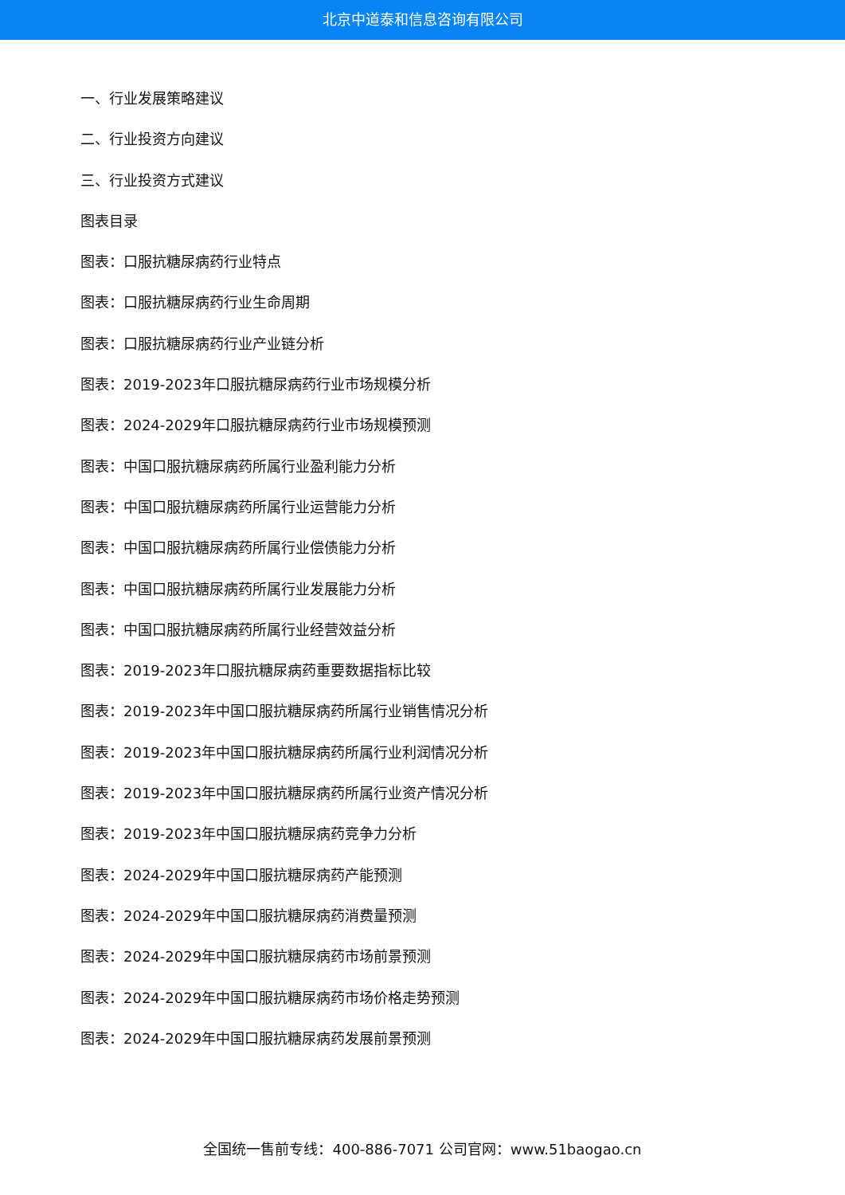北京中道泰和信息咨询有限公司
一、行业发展策略建议
二、行业投资方向建议
三、行业投资方式建议
图表目录
图表：口服抗糖尿病药行业特点
图表：口服抗糖尿病药行业生命周期
图表：口服抗糖尿病药行业产业链分析
图表：2019-2023年口服抗糖尿病药行业市场规模分析
图表：2024-2029年口服抗糖尿病药行业市场规模预测
图表：中国口服抗糖尿病药所属行业盈利能力分析
图表：中国口服抗糖尿病药所属行业运营能力分析
图表：中国口服抗糖尿病药所属行业偿债能力分析
图表：中国口服抗糖尿病药所属行业发展能力分析
图表：中国口服抗糖尿病药所属行业经营效益分析
图表：2019-2023年口服抗糖尿病药重要数据指标比较
图表：2019-2023年中国口服抗糖尿病药所属行业销售情况分析
图表：2019-2023年中国口服抗糖尿病药所属行业利润情况分析
图表：2019-2023年中国口服抗糖尿病药所属行业资产情况分析
图表：2019-2023年中国口服抗糖尿病药竞争力分析
图表：2024-2029年中国口服抗糖尿病药产能预测
图表：2024-2029年中国口服抗糖尿病药消费量预测
图表：2024-2029年中国口服抗糖尿病药市场前景预测
图表：2024-2029年中国口服抗糖尿病药市场价格走势预测
图表：2024-2029年中国口服抗糖尿病药发展前景预测
全国统一售前专线：400-886-7071 公司官网：www.51baogao.cn